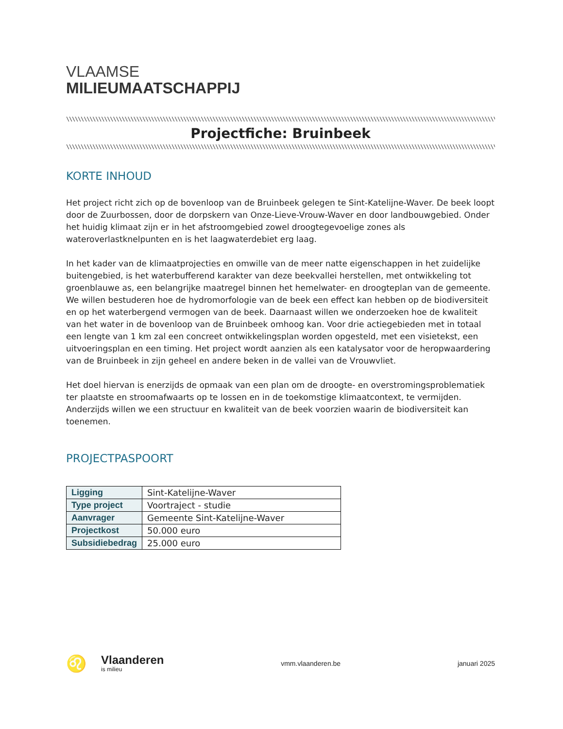VLAAMSE
MILIEUMAATSCHAPPIJ
\\\\\\\\\\\\\\\\\\\\\\\\\\\\\\\\\\\\\\\\\\\\\\\\\\\\\\\\\\\\\\\\\\\\\\\\\\\\\\\\\\\\\\\\\\\\\\\\\\\\\\\\\\\\\\\\\\\\\\\\\\\\\\\\\\\\\\\\\\\\\\\\\\\\\\\\\\\\\\\\\\\\\\\\\\\\\\\\\\\\\\\\\\\\\\
Projectfiche: Bruinbeek
\\\\\\\\\\\\\\\\\\\\\\\\\\\\\\\\\\\\\\\\\\\\\\\\\\\\\\\\\\\\\\\\\\\\\\\\\\\\\\\\\\\\\\\\\\\\\\\\\\\\\\\\\\\\\\\\\\\\\\\\\\\\\\\\\\\\\\\\\\\\\\\\\\\\\\\\\\\\\\\\\\\\\\\\\\\\\\\\\\\\\\\\\\\\\\\
KORTE INHOUD
Het project richt zich op de bovenloop van de Bruinbeek gelegen te Sint-Katelijne-Waver. De beek loopt door de Zuurbossen, door de dorpskern van Onze-Lieve-Vrouw-Waver en door landbouwgebied. Onder het huidig klimaat zijn er in het afstroomgebied zowel droogtegevoelige zones als wateroverlastknelpunten en is het laagwaterdebiet erg laag.
In het kader van de klimaatprojecties en omwille van de meer natte eigenschappen in het zuidelijke buitengebied, is het waterbufferend karakter van deze beekvallei herstellen, met ontwikkeling tot groenblauwe as, een belangrijke maatregel binnen het hemelwater- en droogteplan van de gemeente. We willen bestuderen hoe de hydromorfologie van de beek een effect kan hebben op de biodiversiteit en op het waterbergend vermogen van de beek. Daarnaast willen we onderzoeken hoe de kwaliteit van het water in de bovenloop van de Bruinbeek omhoog kan. Voor drie actiegebieden met in totaal een lengte van 1 km zal een concreet ontwikkelingsplan worden opgesteld, met een visietekst, een uitvoeringsplan en een timing. Het project wordt aanzien als een katalysator voor de heropwaardering van de Bruinbeek in zijn geheel en andere beken in de vallei van de Vrouwvliet.
Het doel hiervan is enerzijds de opmaak van een plan om de droogte- en overstromingsproblematiek ter plaatste en stroomafwaarts op te lossen en in de toekomstige klimaatcontext, te vermijden. Anderzijds willen we een structuur en kwaliteit van de beek voorzien waarin de biodiversiteit kan toenemen.
PROJECTPASPOORT
| Ligging | Sint-Katelijne-Waver |
| Type project | Voortraject - studie |
| Aanvrager | Gemeente Sint-Katelijne-Waver |
| Projectkost | 50.000 euro |
| Subsidiebedrag | 25.000 euro |
♌
Vlaanderen
is milieu
vmm.vlaanderen.be januari 2025